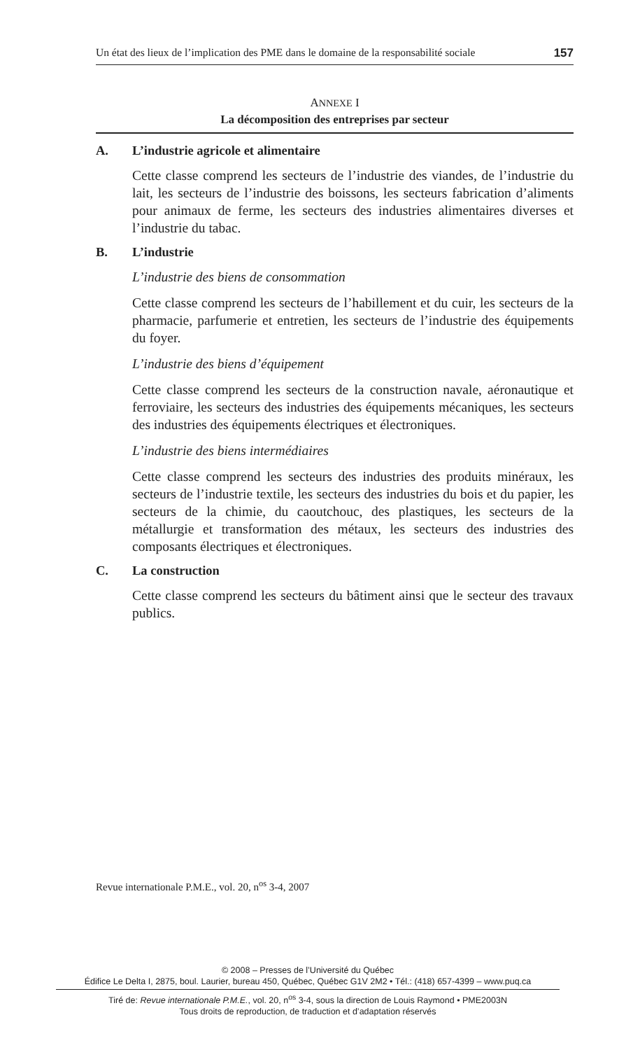Un état des lieux de l’implication des PME dans le domaine de la responsabilité sociale 157
ANNEXE I
La décomposition des entreprises par secteur
A. L’industrie agricole et alimentaire
Cette classe comprend les secteurs de l’industrie des viandes, de l’industrie du lait, les secteurs de l’industrie des boissons, les secteurs fabrication d’aliments pour animaux de ferme, les secteurs des industries alimentaires diverses et l’industrie du tabac.
B. L’industrie
L’industrie des biens de consommation
Cette classe comprend les secteurs de l’habillement et du cuir, les secteurs de la pharmacie, parfumerie et entretien, les secteurs de l’industrie des équipements du foyer.
L’industrie des biens d’équipement
Cette classe comprend les secteurs de la construction navale, aéronautique et ferroviaire, les secteurs des industries des équipements mécaniques, les secteurs des industries des équipements électriques et électroniques.
L’industrie des biens intermédiaires
Cette classe comprend les secteurs des industries des produits minéraux, les secteurs de l’industrie textile, les secteurs des industries du bois et du papier, les secteurs de la chimie, du caoutchouc, des plastiques, les secteurs de la métallurgie et transformation des métaux, les secteurs des industries des composants électriques et électroniques.
C. La construction
Cette classe comprend les secteurs du bâtiment ainsi que le secteur des travaux publics.
Revue internationale P.M.E., vol. 20, n<sup>os</sup> 3-4, 2007
© 2008 – Presses de l’Université du Québec
Édifice Le Delta I, 2875, boul. Laurier, bureau 450, Québec, Québec G1V 2M2 • Tél.: (418) 657-4399 – www.puq.ca
Tiré de: Revue internationale P.M.E., vol. 20, n<sup>os</sup> 3-4, sous la direction de Louis Raymond • PME2003N
Tous droits de reproduction, de traduction et d’adaptation réservés